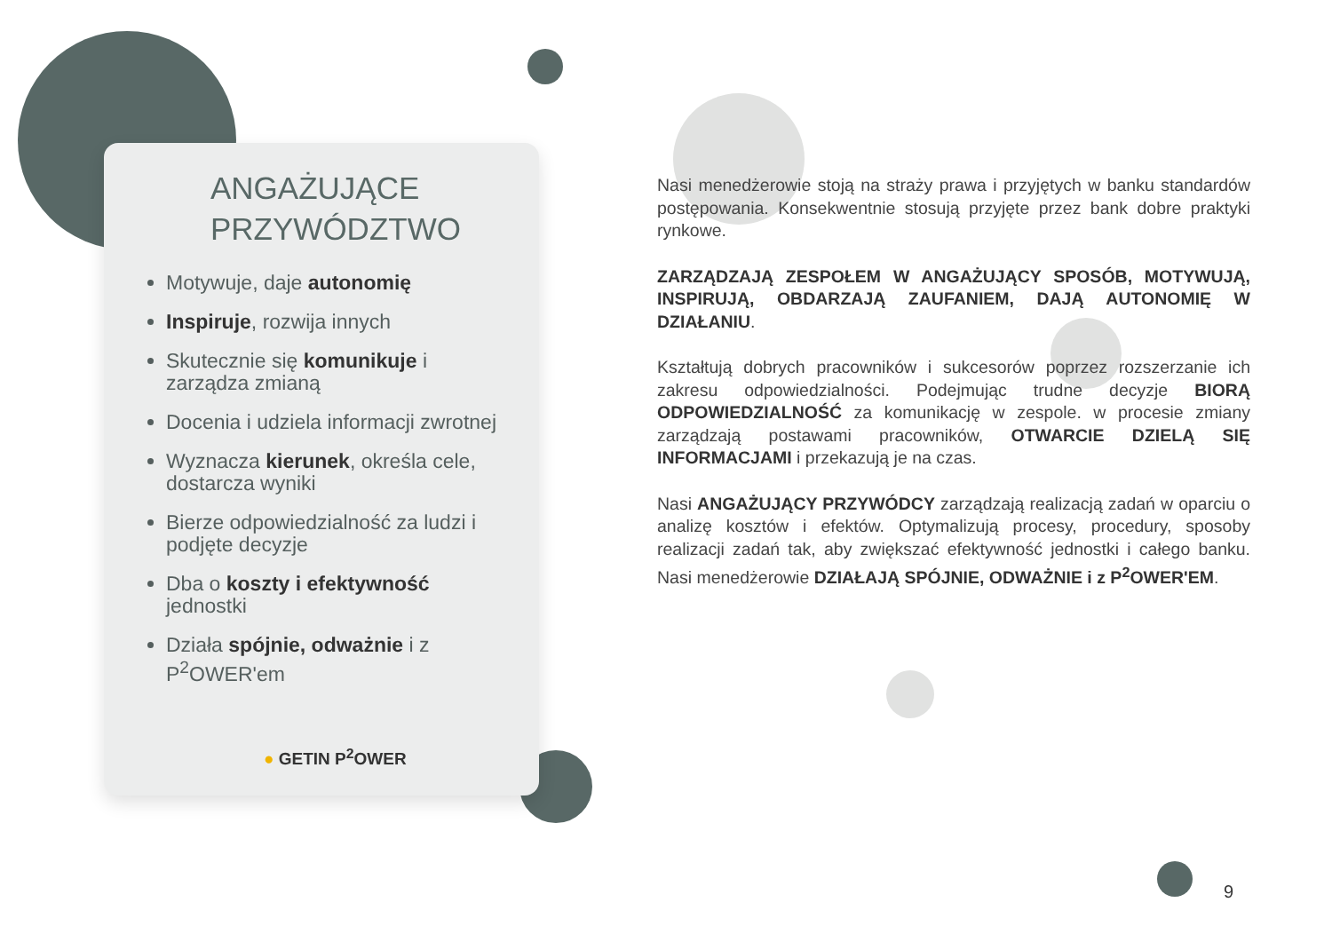ANGAŻUJĄCE
PRZYWÓDZTWO
Motywuje, daje autonomię
Inspiruje, rozwija innych
Skutecznie się komunikuje i zarządza zmianą
Docenia i udziela informacji zwrotnej
Wyznacza kierunek, określa cele, dostarcza wyniki
Bierze odpowiedzialność za ludzi i podjęte decyzje
Dba o koszty i efektywność jednostki
Działa spójnie, odważnie i z P<sup>2</sup>OWER'em
● GETIN P<sup>2</sup>OWER
Nasi menedżerowie stoją na straży prawa i przyjętych w banku standardów postępowania. Konsekwentnie stosują przyjęte przez bank dobre praktyki rynkowe.
ZARZĄDZAJĄ ZESPOŁEM W ANGAŻUJĄCY SPOSÓB, MOTYWUJĄ, INSPIRUJĄ, OBDARZAJĄ ZAUFANIEM, DAJĄ AUTONOMIĘ W DZIAŁANIU.
Kształtują dobrych pracowników i sukcesorów poprzez rozszerzanie ich zakresu odpowiedzialności. Podejmując trudne decyzje BIORĄ ODPOWIEDZIALNOŚĆ za komunikację w zespole. w procesie zmiany zarządzają postawami pracowników, OTWARCIE DZIELĄ SIĘ INFORMACJAMI i przekazują je na czas.
Nasi ANGAŻUJĄCY PRZYWÓDCY zarządzają realizacją zadań w oparciu o analizę kosztów i efektów. Optymalizują procesy, procedury, sposoby realizacji zadań tak, aby zwiększać efektywność jednostki i całego banku. Nasi menedżerowie DZIAŁAJĄ SPÓJNIE, ODWAŻNIE i z P<sup>2</sup>OWER'EM.
9